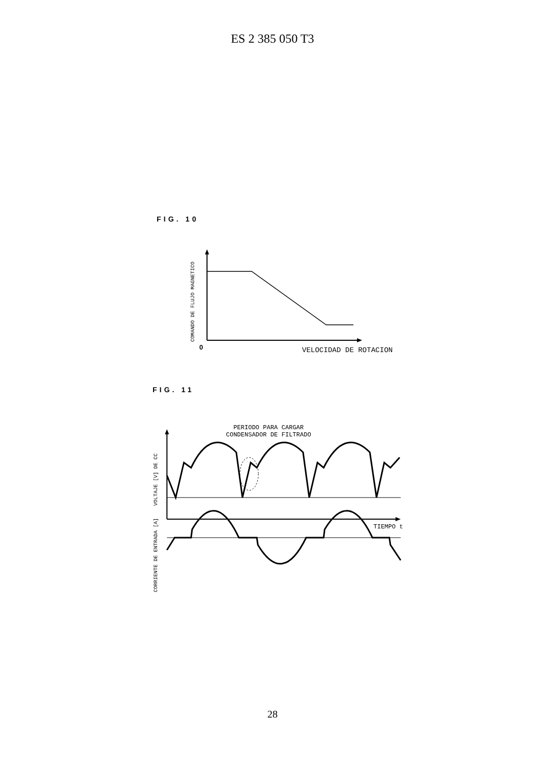ES 2 385 050 T3
FIG. 10
COMANDO DE FLUJO MAGNETICO 0 VELOCIDAD DE ROTACION
FIG. 11
PERIODO PARA CARGAR
CONDENSADOR DE FILTRADO
CORRIENTE DE ENTRADA [A] VOLTAJE [V] DE CC
TIEMPO t
28